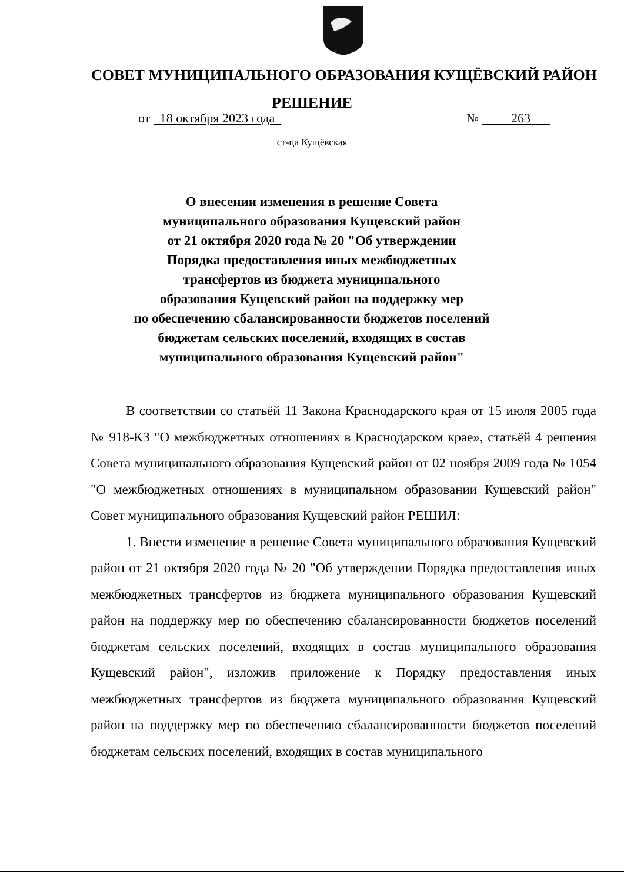СОВЕТ МУНИЦИПАЛЬНОГО ОБРАЗОВАНИЯ КУЩЁВСКИЙ РАЙОН
РЕШЕНИЕ
от 18 октября 2023 года № 263
ст-ца Кущёвская
О внесении изменения в решение Совета
муниципального образования Кущевский район
от 21 октября 2020 года № 20 "Об утверждении
Порядка предоставления иных межбюджетных
трансфертов из бюджета муниципального
образования Кущевский район на поддержку мер
по обеспечению сбалансированности бюджетов поселений
бюджетам сельских поселений, входящих в состав
муниципального образования Кущевский район"
В соответствии со статьёй 11 Закона Краснодарского края от 15 июля 2005 года № 918-КЗ "О межбюджетных отношениях в Краснодарском крае», статьёй 4 решения Совета муниципального образования Кущевский район от 02 ноября 2009 года № 1054 "О межбюджетных отношениях в муниципальном образовании Кущевский район" Совет муниципального образования Кущевский район РЕШИЛ:
1. Внести изменение в решение Совета муниципального образования Кущевский район от 21 октября 2020 года № 20 "Об утверждении Порядка предоставления иных межбюджетных трансфертов из бюджета муниципального образования Кущевский район на поддержку мер по обеспечению сбалансированности бюджетов поселений бюджетам сельских поселений, входящих в состав муниципального образования Кущевский район", изложив приложение к Порядку предоставления иных межбюджетных трансфертов из бюджета муниципального образования Кущевский район на поддержку мер по обеспечению сбалансированности бюджетов поселений бюджетам сельских поселений, входящих в состав муниципального